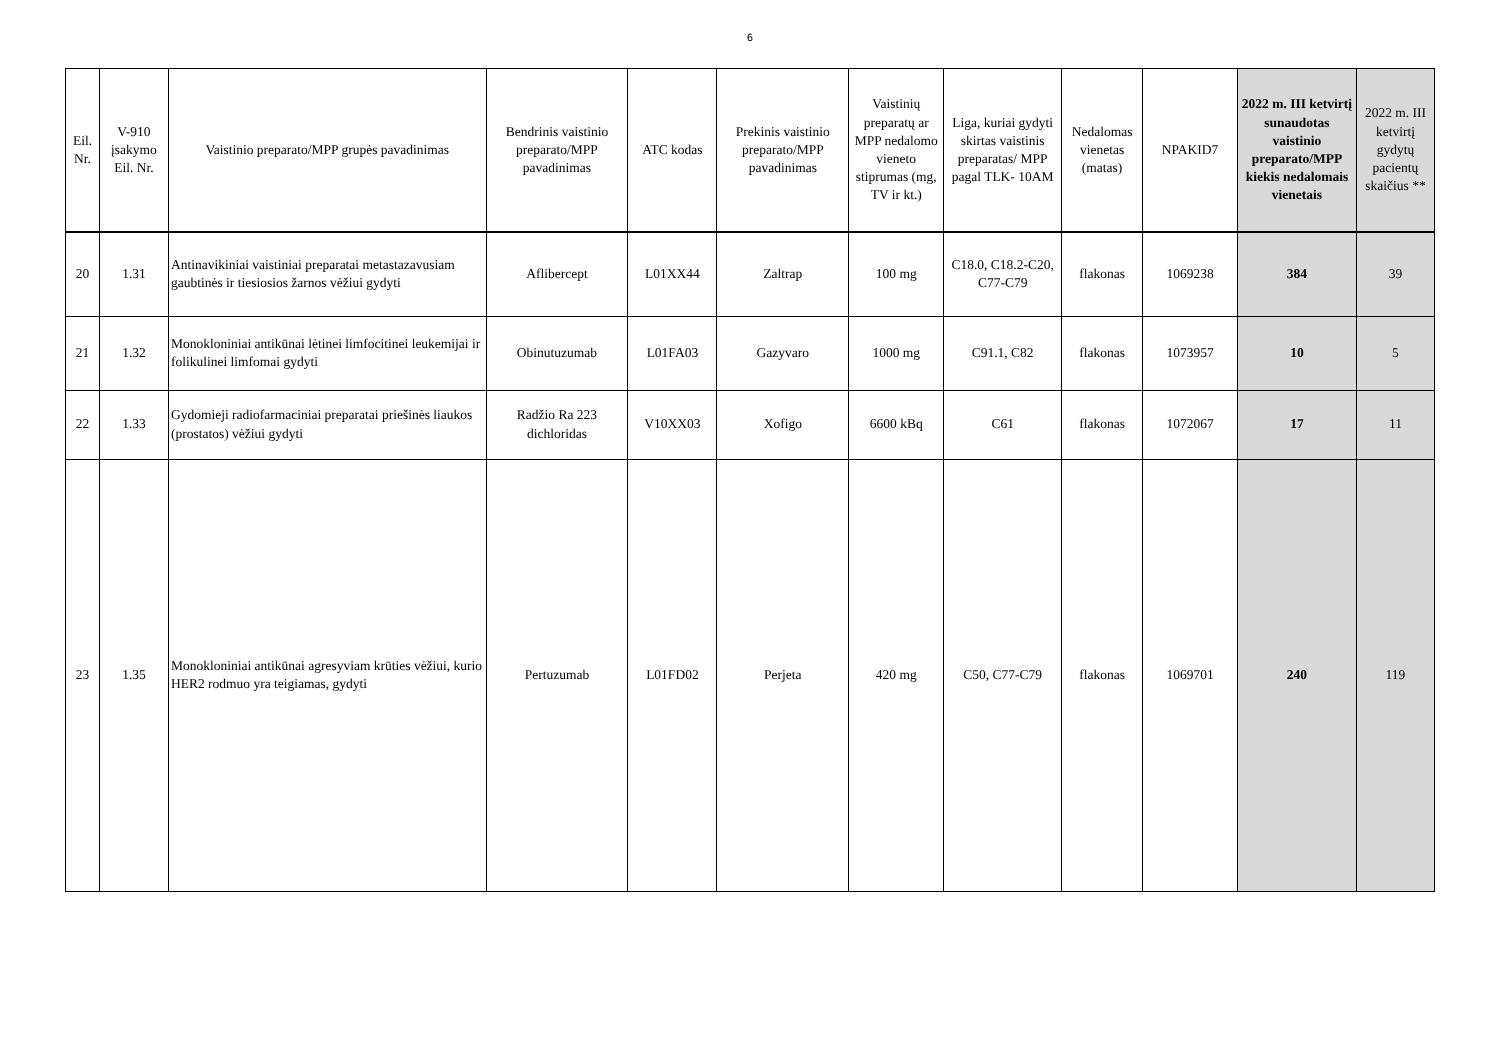6
| Eil. Nr. | V-910 įsakymo Eil. Nr. | Vaistinio preparato/MPP grupės pavadinimas | Bendrinis vaistinio preparato/MPP pavadinimas | ATC kodas | Prekinis vaistinio preparato/MPP pavadinimas | Vaistinių preparatų ar MPP nedalomo vieneto stiprumas (mg, TV ir kt.) | Liga, kuriai gydyti skirtas vaistinis preparatas/ MPP pagal TLK- 10AM | Nedalomas vienetas (matas) | NPAKID7 | 2022 m. III ketvirtį sunaudotas vaistinio preparato/MPP kiekis nedalomais vienetais | 2022 m. III ketvirtį gydytų pacientų skaičius ** |
| --- | --- | --- | --- | --- | --- | --- | --- | --- | --- | --- | --- |
| 20 | 1.31 | Antinavikiniai vaistiniai preparatai metastazavusiam gaubtinės ir tiesiosios žarnos vėžiui gydyti | Aflibercept | L01XX44 | Zaltrap | 100 mg | C18.0, C18.2-C20, C77-C79 | flakonas | 1069238 | 384 | 39 |
| 21 | 1.32 | Monokloniniai antikūnai lėtinei limfocitinei leukemijai ir folikulinei limfomai gydyti | Obinutuzumab | L01FA03 | Gazyvaro | 1000 mg | C91.1, C82 | flakonas | 1073957 | 10 | 5 |
| 22 | 1.33 | Gydomieji radiofarmaciniai preparatai priešinės liaukos (prostatos) vėžiui gydyti | Radžio Ra 223 dichloridas | V10XX03 | Xofigo | 6600 kBq | C61 | flakonas | 1072067 | 17 | 11 |
| 23 | 1.35 | Monokloniniai antikūnai agresyviam krūties vėžiui, kurio HER2 rodmuo yra teigiamas, gydyti | Pertuzumab | L01FD02 | Perjeta | 420 mg | C50, C77-C79 | flakonas | 1069701 | 240 | 119 |